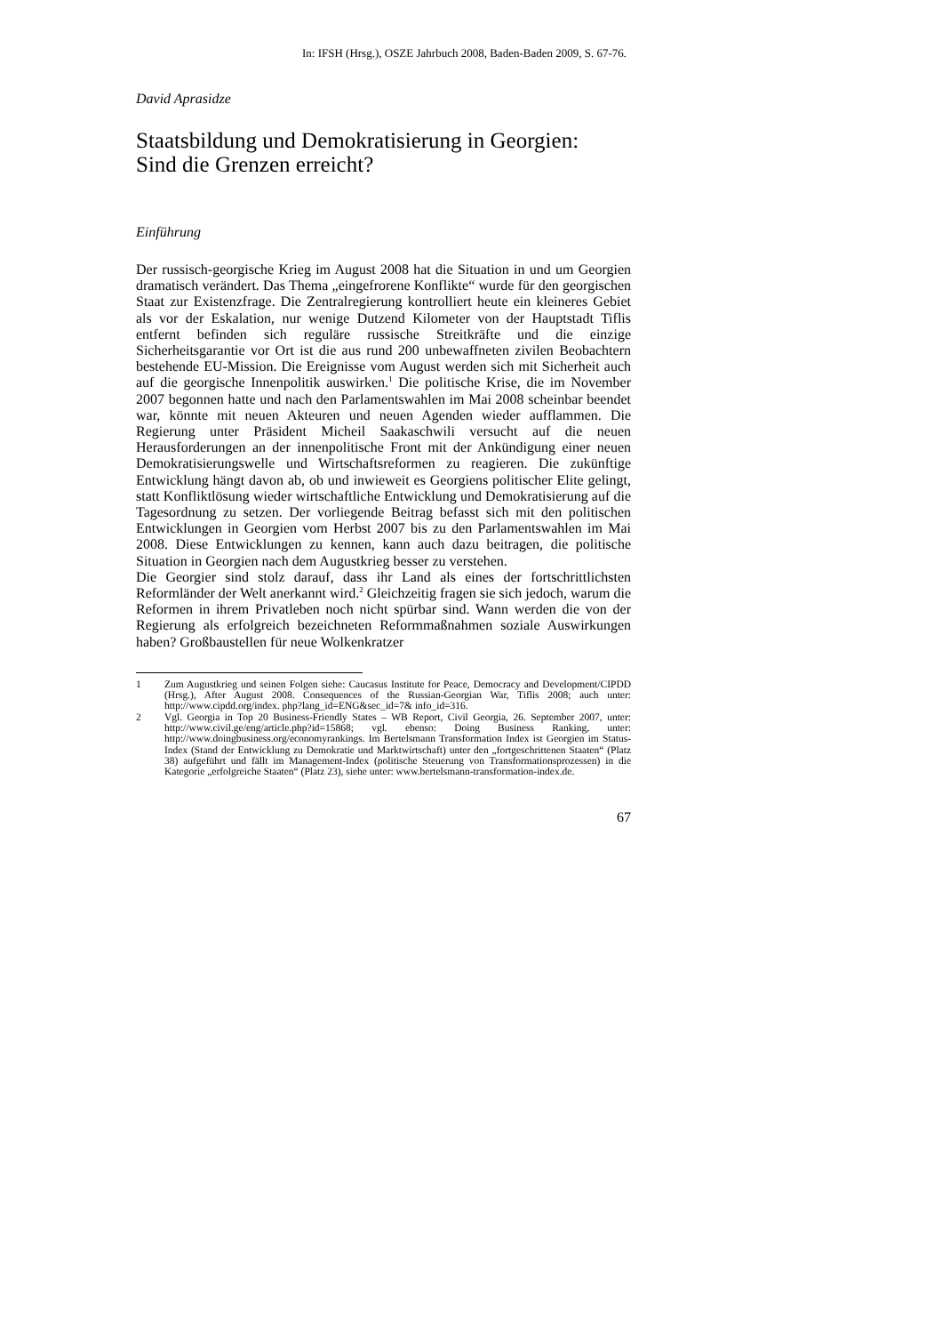In: IFSH (Hrsg.), OSZE Jahrbuch 2008, Baden-Baden 2009, S. 67-76.
David Aprasidze
Staatsbildung und Demokratisierung in Georgien:
Sind die Grenzen erreicht?
Einführung
Der russisch-georgische Krieg im August 2008 hat die Situation in und um Georgien dramatisch verändert. Das Thema „eingefrorene Konflikte“ wurde für den georgischen Staat zur Existenzfrage. Die Zentralregierung kontrolliert heute ein kleineres Gebiet als vor der Eskalation, nur wenige Dutzend Kilometer von der Hauptstadt Tiflis entfernt befinden sich reguläre russische Streitkräfte und die einzige Sicherheitsgarantie vor Ort ist die aus rund 200 unbewaffneten zivilen Beobachtern bestehende EU-Mission. Die Ereignisse vom August werden sich mit Sicherheit auch auf die georgische Innenpolitik auswirken.<sup>1</sup> Die politische Krise, die im November 2007 begonnen hatte und nach den Parlamentswahlen im Mai 2008 scheinbar beendet war, könnte mit neuen Akteuren und neuen Agenden wieder aufflammen. Die Regierung unter Präsident Micheil Saakaschwili versucht auf die neuen Herausforderungen an der innenpolitische Front mit der Ankündigung einer neuen Demokratisierungswelle und Wirtschaftsreformen zu reagieren. Die zukünftige Entwicklung hängt davon ab, ob und inwieweit es Georgiens politischer Elite gelingt, statt Konfliktlösung wieder wirtschaftliche Entwicklung und Demokratisierung auf die Tagesordnung zu setzen. Der vorliegende Beitrag befasst sich mit den politischen Entwicklungen in Georgien vom Herbst 2007 bis zu den Parlamentswahlen im Mai 2008. Diese Entwicklungen zu kennen, kann auch dazu beitragen, die politische Situation in Georgien nach dem Augustkrieg besser zu verstehen.
Die Georgier sind stolz darauf, dass ihr Land als eines der fortschrittlichsten Reformländer der Welt anerkannt wird.<sup>2</sup> Gleichzeitig fragen sie sich jedoch, warum die Reformen in ihrem Privatleben noch nicht spürbar sind. Wann werden die von der Regierung als erfolgreich bezeichneten Reformmaßnahmen soziale Auswirkungen haben? Großbaustellen für neue Wolkenkratzer
1 Zum Augustkrieg und seinen Folgen siehe: Caucasus Institute for Peace, Democracy and Development/CIPDD (Hrsg.), After August 2008. Consequences of the Russian-Georgian War, Tiflis 2008; auch unter: http://www.cipdd.org/index. php?lang_id=ENG&sec_id=7& info_id=316.
2 Vgl. Georgia in Top 20 Business-Friendly States – WB Report, Civil Georgia, 26. September 2007, unter: http://www.civil.ge/eng/article.php?id=15868; vgl. ebenso: Doing Business Ranking, unter: http://www.doingbusiness.org/economyrankings. Im Bertelsmann Transformation Index ist Georgien im Status-Index (Stand der Entwicklung zu Demokratie und Marktwirtschaft) unter den „fortgeschrittenen Staaten“ (Platz 38) aufgeführt und fällt im Management-Index (politische Steuerung von Transformationsprozessen) in die Kategorie „erfolgreiche Staaten“ (Platz 23), siehe unter: www.bertelsmann-transformation-index.de.
67